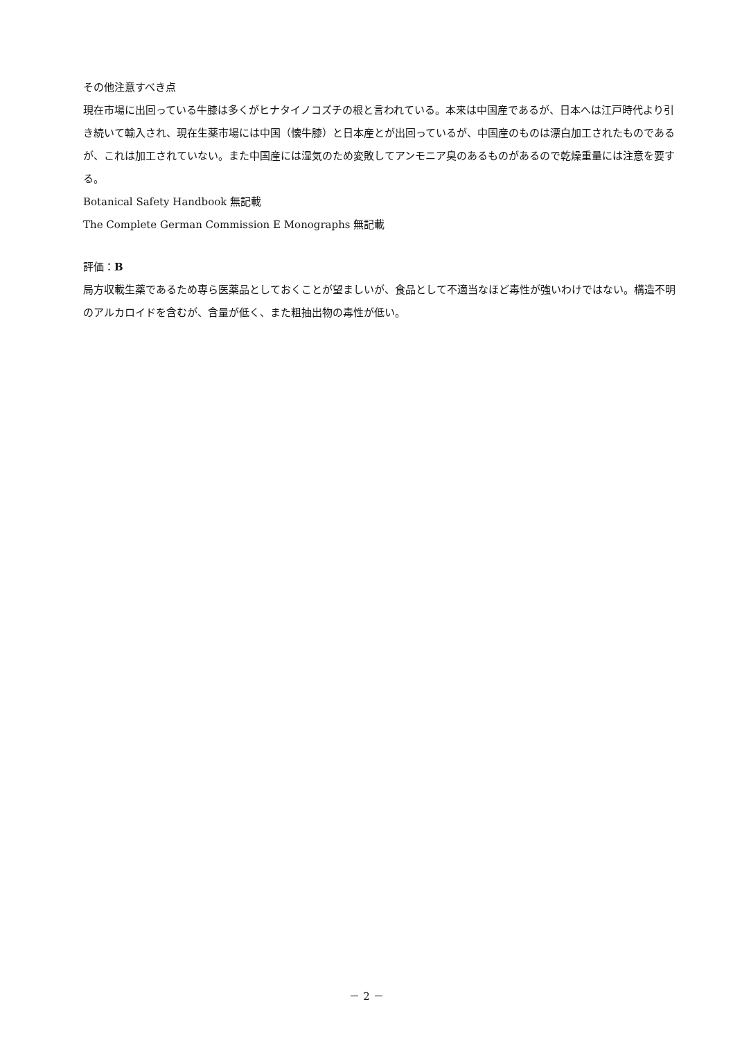その他注意すべき点
現在市場に出回っている牛膝は多くがヒナタイノコズチの根と言われている。本来は中国産であるが、日本へは江戸時代より引き続いて輸入され、現在生薬市場には中国（懐牛膝）と日本産とが出回っているが、中国産のものは漂白加工されたものであるが、これは加工されていない。また中国産には湿気のため変敗してアンモニア臭のあるものがあるので乾燥重量には注意を要する。
Botanical Safety Handbook 無記載
The Complete German Commission E Monographs 無記載
評価：B
局方収載生薬であるため専ら医薬品としておくことが望ましいが、食品として不適当なほど毒性が強いわけではない。構造不明のアルカロイドを含むが、含量が低く、また粗抽出物の毒性が低い。
－ 2 －